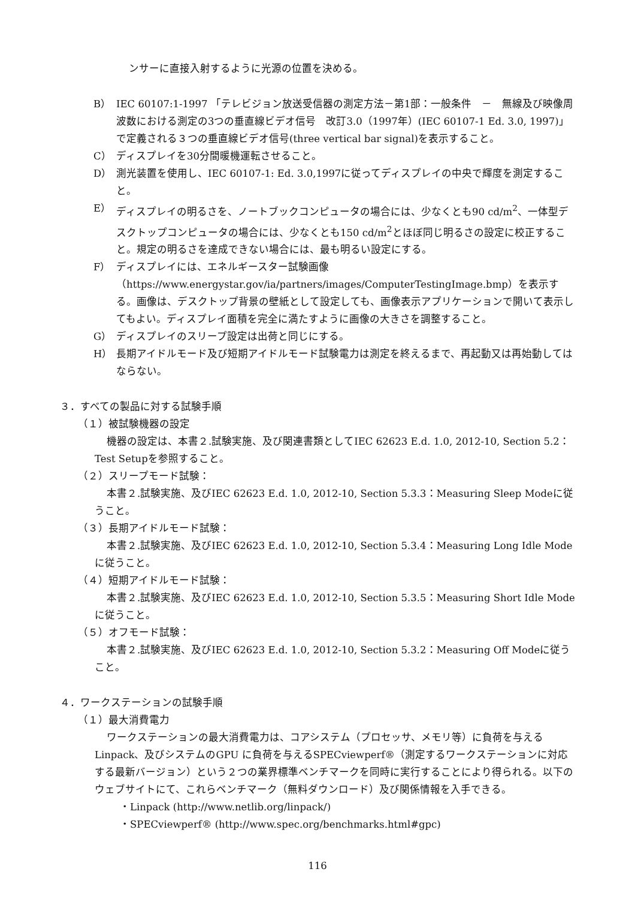ンサーに直接入射するように光源の位置を決める。
B） IEC 60107:1-1997 「テレビジョン放送受信器の測定方法－第1部：一般条件　－　無線及び映像周波数における測定の3つの垂直線ビデオ信号　改訂3.0（1997年）(IEC 60107-1 Ed. 3.0, 1997)」で定義される３つの垂直線ビデオ信号(three vertical bar signal)を表示すること。
C） ディスプレイを30分間暖機運転させること。
D） 測光装置を使用し、IEC 60107-1: Ed. 3.0,1997に従ってディスプレイの中央で輝度を測定すること。
E） ディスプレイの明るさを、ノートブックコンピュータの場合には、少なくとも90 cd/m<sup>2</sup>、一体型デスクトップコンピュータの場合には、少なくとも150 cd/m<sup>2</sup>とほぼ同じ明るさの設定に校正すること。規定の明るさを達成できない場合には、最も明るい設定にする。
F） ディスプレイには、エネルギースター試験画像（https://www.energystar.gov/ia/partners/images/ComputerTestingImage.bmp）を表示する。画像は、デスクトップ背景の壁紙として設定しても、画像表示アプリケーションで開いて表示してもよい。ディスプレイ面積を完全に満たすように画像の大きさを調整すること。
G） ディスプレイのスリープ設定は出荷と同じにする。
H） 長期アイドルモード及び短期アイドルモード試験電力は測定を終えるまで、再起動又は再始動してはならない。
３．すべての製品に対する試験手順
（１）被試験機器の設定
機器の設定は、本書２.試験実施、及び関連書類としてIEC 62623 E.d. 1.0, 2012-10, Section 5.2：Test Setupを参照すること。
（２）スリープモード試験：
本書２.試験実施、及びIEC 62623 E.d. 1.0, 2012-10, Section 5.3.3：Measuring Sleep Modeに従うこと。
（３）長期アイドルモード試験：
本書２.試験実施、及びIEC 62623 E.d. 1.0, 2012-10, Section 5.3.4：Measuring Long Idle Modeに従うこと。
（４）短期アイドルモード試験：
本書２.試験実施、及びIEC 62623 E.d. 1.0, 2012-10, Section 5.3.5：Measuring Short Idle Modeに従うこと。
（５）オフモード試験：
本書２.試験実施、及びIEC 62623 E.d. 1.0, 2012-10, Section 5.3.2：Measuring Off Modeに従うこと。
４．ワークステーションの試験手順
（１）最大消費電力
ワークステーションの最大消費電力は、コアシステム（プロセッサ、メモリ等）に負荷を与えるLinpack、及びシステムのGPU に負荷を与えるSPECviewperf®（測定するワークステーションに対応する最新バージョン）という２つの業界標準ベンチマークを同時に実行することにより得られる。以下のウェブサイトにて、これらベンチマーク（無料ダウンロード）及び関係情報を入手できる。
・Linpack (http://www.netlib.org/linpack/)
・SPECviewperf® (http://www.spec.org/benchmarks.html#gpc)
116